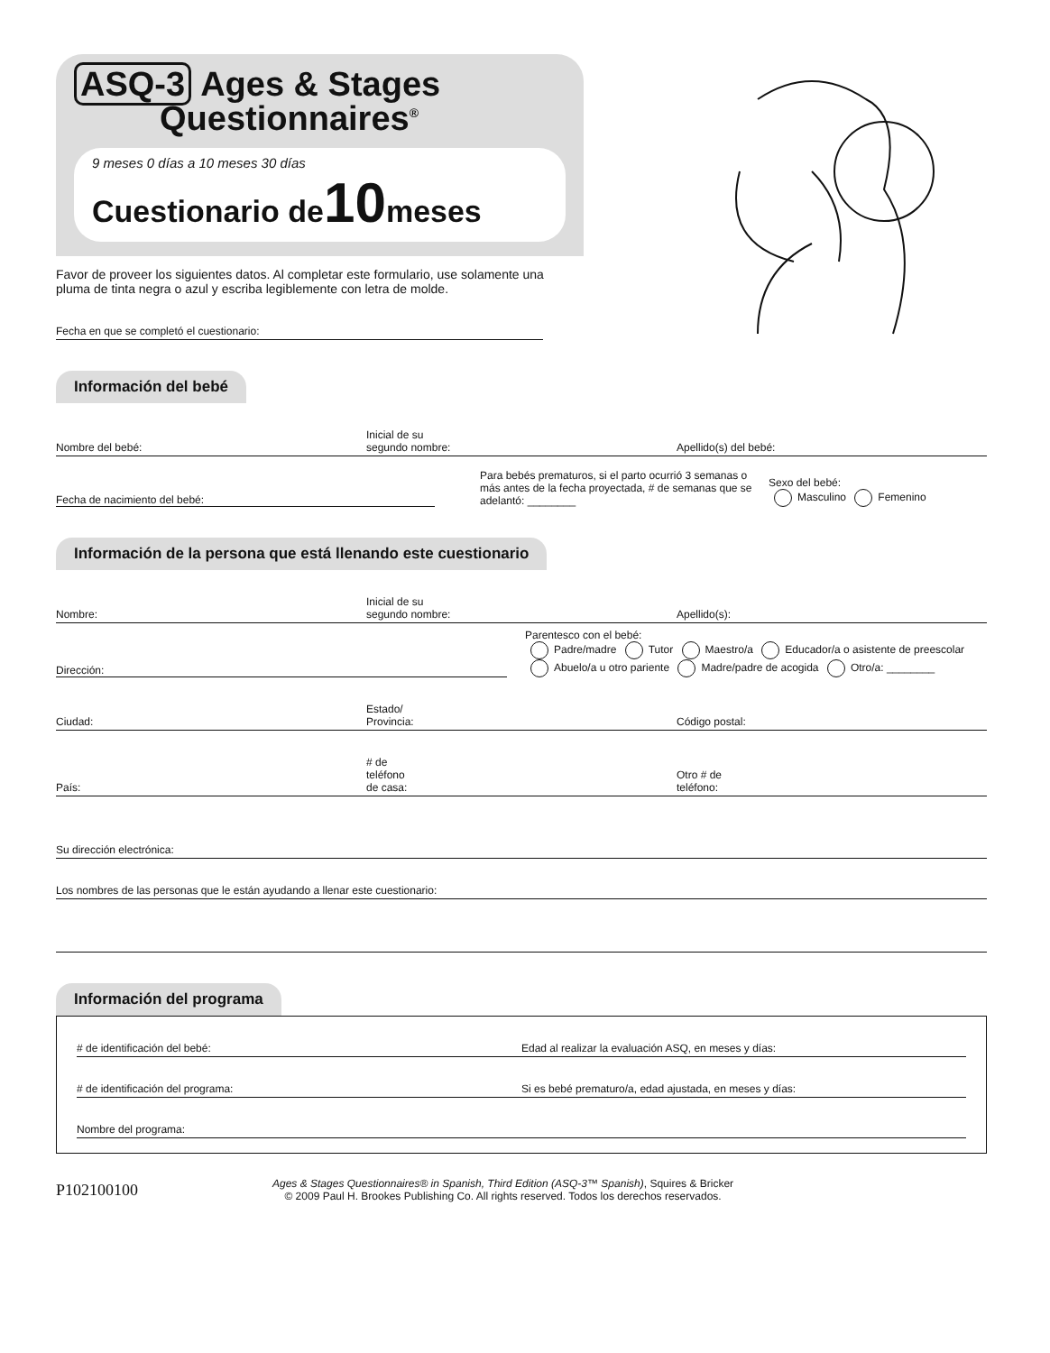ASQ-3 Ages & Stages
Questionnaires<sup>®</sup>
9 meses 0 días a 10 meses 30 días
Cuestionario de10meses
Favor de proveer los siguientes datos. Al completar este formulario, use solamente una pluma de tinta negra o azul y escriba legiblemente con letra de molde.
Fecha en que se completó el cuestionario:
Información del bebé
Nombre del bebé:
Inicial de su
segundo nombre:
Apellido(s) del bebé:
Fecha de nacimiento del bebé:
Para bebés prematuros, si el parto ocurrió 3 semanas o más antes de la fecha proyectada, # de semanas que se adelantó: ________
Sexo del bebé:
Masculino Femenino
Información de la persona que está llenando este cuestionario
Nombre:
Inicial de su
segundo nombre:
Apellido(s):
Dirección:
Parentesco con el bebé:
Padre/madre Tutor Maestro/a Educador/a o asistente de preescolar
Abuelo/a u otro pariente Madre/padre de acogida Otro/a: ________
Ciudad:
Estado/
Provincia:
Código postal:
País:
# de
teléfono
de casa:
Otro # de
teléfono:
Su dirección electrónica:
Los nombres de las personas que le están ayudando a llenar este cuestionario:
Información del programa
# de identificación del bebé:
Edad al realizar la evaluación ASQ, en meses y días:
# de identificación del programa:
Si es bebé prematuro/a, edad ajustada, en meses y días:
Nombre del programa:
P102100100
Ages & Stages Questionnaires® in Spanish, Third Edition (ASQ-3™ Spanish), Squires & Bricker
© 2009 Paul H. Brookes Publishing Co. All rights reserved. Todos los derechos reservados.